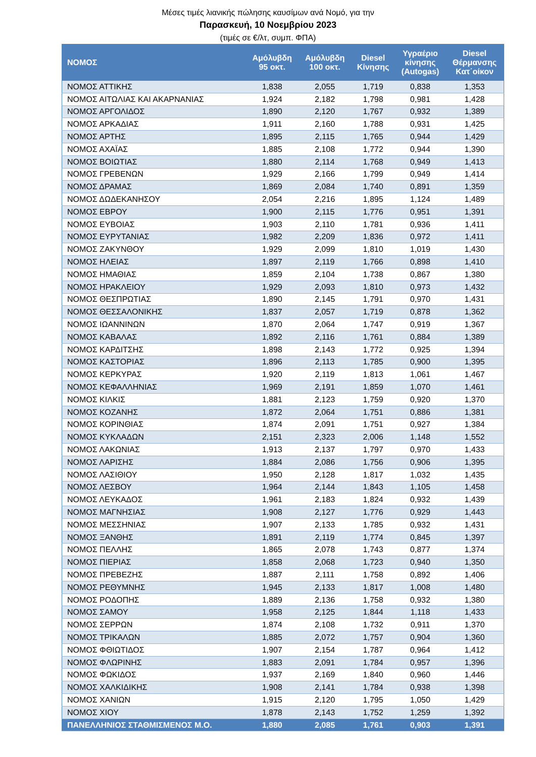Μέσες τιμές λιανικής πώλησης καυσίμων ανά Νομό, για την
Παρασκευή, 10 Νοεμβρίου 2023
(τιμές σε €/λτ, συμπ. ΦΠΑ)
| ΝΟΜΟΣ | Αμόλυβδη 95 οκτ. | Αμόλυβδη 100 οκτ. | Diesel Κίνησης | Υγραέριο κίνησης (Autogas) | Diesel Θέρμανσης Κατ΄οίκον |
| --- | --- | --- | --- | --- | --- |
| ΝΟΜΟΣ ΑΤΤΙΚΗΣ | 1,838 | 2,055 | 1,719 | 0,838 | 1,353 |
| ΝΟΜΟΣ ΑΙΤΩΛΙΑΣ ΚΑΙ ΑΚΑΡΝΑΝΙΑΣ | 1,924 | 2,182 | 1,798 | 0,981 | 1,428 |
| ΝΟΜΟΣ ΑΡΓΟΛΙΔΟΣ | 1,890 | 2,120 | 1,767 | 0,932 | 1,389 |
| ΝΟΜΟΣ ΑΡΚΑΔΙΑΣ | 1,911 | 2,160 | 1,788 | 0,931 | 1,425 |
| ΝΟΜΟΣ ΑΡΤΗΣ | 1,895 | 2,115 | 1,765 | 0,944 | 1,429 |
| ΝΟΜΟΣ ΑΧΑΪΑΣ | 1,885 | 2,108 | 1,772 | 0,944 | 1,390 |
| ΝΟΜΟΣ ΒΟΙΩΤΙΑΣ | 1,880 | 2,114 | 1,768 | 0,949 | 1,413 |
| ΝΟΜΟΣ ΓΡΕΒΕΝΩΝ | 1,929 | 2,166 | 1,799 | 0,949 | 1,414 |
| ΝΟΜΟΣ ΔΡΑΜΑΣ | 1,869 | 2,084 | 1,740 | 0,891 | 1,359 |
| ΝΟΜΟΣ ΔΩΔΕΚΑΝΗΣΟΥ | 2,054 | 2,216 | 1,895 | 1,124 | 1,489 |
| ΝΟΜΟΣ ΕΒΡΟΥ | 1,900 | 2,115 | 1,776 | 0,951 | 1,391 |
| ΝΟΜΟΣ ΕΥΒΟΙΑΣ | 1,903 | 2,110 | 1,781 | 0,936 | 1,411 |
| ΝΟΜΟΣ ΕΥΡΥΤΑΝΙΑΣ | 1,982 | 2,209 | 1,836 | 0,972 | 1,411 |
| ΝΟΜΟΣ ΖΑΚΥΝΘΟΥ | 1,929 | 2,099 | 1,810 | 1,019 | 1,430 |
| ΝΟΜΟΣ ΗΛΕΙΑΣ | 1,897 | 2,119 | 1,766 | 0,898 | 1,410 |
| ΝΟΜΟΣ ΗΜΑΘΙΑΣ | 1,859 | 2,104 | 1,738 | 0,867 | 1,380 |
| ΝΟΜΟΣ ΗΡΑΚΛΕΙΟΥ | 1,929 | 2,093 | 1,810 | 0,973 | 1,432 |
| ΝΟΜΟΣ ΘΕΣΠΡΩΤΙΑΣ | 1,890 | 2,145 | 1,791 | 0,970 | 1,431 |
| ΝΟΜΟΣ ΘΕΣΣΑΛΟΝΙΚΗΣ | 1,837 | 2,057 | 1,719 | 0,878 | 1,362 |
| ΝΟΜΟΣ ΙΩΑΝΝΙΝΩΝ | 1,870 | 2,064 | 1,747 | 0,919 | 1,367 |
| ΝΟΜΟΣ ΚΑΒΑΛΑΣ | 1,892 | 2,116 | 1,761 | 0,884 | 1,389 |
| ΝΟΜΟΣ ΚΑΡΔΙΤΣΗΣ | 1,898 | 2,143 | 1,772 | 0,925 | 1,394 |
| ΝΟΜΟΣ ΚΑΣΤΟΡΙΑΣ | 1,896 | 2,113 | 1,785 | 0,900 | 1,395 |
| ΝΟΜΟΣ ΚΕΡΚΥΡΑΣ | 1,920 | 2,119 | 1,813 | 1,061 | 1,467 |
| ΝΟΜΟΣ ΚΕΦΑΛΛΗΝΙΑΣ | 1,969 | 2,191 | 1,859 | 1,070 | 1,461 |
| ΝΟΜΟΣ ΚΙΛΚΙΣ | 1,881 | 2,123 | 1,759 | 0,920 | 1,370 |
| ΝΟΜΟΣ ΚΟΖΑΝΗΣ | 1,872 | 2,064 | 1,751 | 0,886 | 1,381 |
| ΝΟΜΟΣ ΚΟΡΙΝΘΙΑΣ | 1,874 | 2,091 | 1,751 | 0,927 | 1,384 |
| ΝΟΜΟΣ ΚΥΚΛΑΔΩΝ | 2,151 | 2,323 | 2,006 | 1,148 | 1,552 |
| ΝΟΜΟΣ ΛΑΚΩΝΙΑΣ | 1,913 | 2,137 | 1,797 | 0,970 | 1,433 |
| ΝΟΜΟΣ ΛΑΡΙΣΗΣ | 1,884 | 2,086 | 1,756 | 0,906 | 1,395 |
| ΝΟΜΟΣ ΛΑΣΙΘΙΟΥ | 1,950 | 2,128 | 1,817 | 1,032 | 1,435 |
| ΝΟΜΟΣ ΛΕΣΒΟΥ | 1,964 | 2,144 | 1,843 | 1,105 | 1,458 |
| ΝΟΜΟΣ ΛΕΥΚΑΔΟΣ | 1,961 | 2,183 | 1,824 | 0,932 | 1,439 |
| ΝΟΜΟΣ ΜΑΓΝΗΣΙΑΣ | 1,908 | 2,127 | 1,776 | 0,929 | 1,443 |
| ΝΟΜΟΣ ΜΕΣΣΗΝΙΑΣ | 1,907 | 2,133 | 1,785 | 0,932 | 1,431 |
| ΝΟΜΟΣ ΞΑΝΘΗΣ | 1,891 | 2,119 | 1,774 | 0,845 | 1,397 |
| ΝΟΜΟΣ ΠΕΛΛΗΣ | 1,865 | 2,078 | 1,743 | 0,877 | 1,374 |
| ΝΟΜΟΣ ΠΙΕΡΙΑΣ | 1,858 | 2,068 | 1,723 | 0,940 | 1,350 |
| ΝΟΜΟΣ ΠΡΕΒΕΖΗΣ | 1,887 | 2,111 | 1,758 | 0,892 | 1,406 |
| ΝΟΜΟΣ ΡΕΘΥΜΝΗΣ | 1,945 | 2,133 | 1,817 | 1,008 | 1,480 |
| ΝΟΜΟΣ ΡΟΔΟΠΗΣ | 1,889 | 2,136 | 1,758 | 0,932 | 1,380 |
| ΝΟΜΟΣ ΣΑΜΟΥ | 1,958 | 2,125 | 1,844 | 1,118 | 1,433 |
| ΝΟΜΟΣ ΣΕΡΡΩΝ | 1,874 | 2,108 | 1,732 | 0,911 | 1,370 |
| ΝΟΜΟΣ ΤΡΙΚΑΛΩΝ | 1,885 | 2,072 | 1,757 | 0,904 | 1,360 |
| ΝΟΜΟΣ ΦΘΙΩΤΙΔΟΣ | 1,907 | 2,154 | 1,787 | 0,964 | 1,412 |
| ΝΟΜΟΣ ΦΛΩΡΙΝΗΣ | 1,883 | 2,091 | 1,784 | 0,957 | 1,396 |
| ΝΟΜΟΣ ΦΩΚΙΔΟΣ | 1,937 | 2,169 | 1,840 | 0,960 | 1,446 |
| ΝΟΜΟΣ ΧΑΛΚΙΔΙΚΗΣ | 1,908 | 2,141 | 1,784 | 0,938 | 1,398 |
| ΝΟΜΟΣ ΧΑΝΙΩΝ | 1,915 | 2,120 | 1,795 | 1,050 | 1,429 |
| ΝΟΜΟΣ ΧΙΟΥ | 1,878 | 2,143 | 1,752 | 1,259 | 1,392 |
| ΠΑΝΕΛΛΗΝΙΟΣ ΣΤΑΘΜΙΣΜΕΝΟΣ Μ.Ο. | 1,880 | 2,085 | 1,761 | 0,903 | 1,391 |